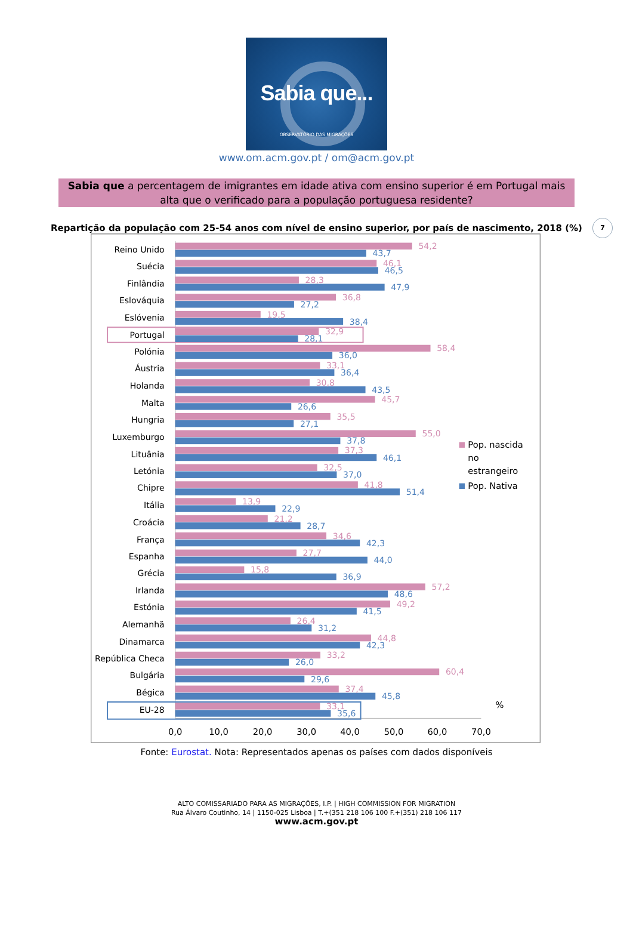Sabia que...
OBSERVATÓRIO DAS MIGRAÇÕES
www.om.acm.gov.pt / om@acm.gov.pt
Sabia que a percentagem de imigrantes em idade ativa com ensino superior é em Portugal mais alta que o verificado para a população portuguesa residente?
7
Repartição da população com 25-54 anos com nível de ensino superior, por país de nascimento, 2018 (%)
Reino Unido
54,2
43,7
Suécia
46,1
46,5
Finlândia
28,3
47,9
Eslováquia
36,8
27,2
Eslóvenia
19,5
38,4
Portugal
32,9
28,1
Polónia
58,4
36,0
Áustria
33,1
36,4
Holanda
30,8
43,5
Malta
45,7
26,6
Hungria
35,5
27,1
Luxemburgo
55,0
37,8
Lituânia
37,3
46,1
Letónia
32,5
37,0
Chipre
41,8
51,4
Itália
13,9
22,9
Croácia
21,2
28,7
França
34,6
42,3
Espanha
27,7
44,0
Grécia
15,8
36,9
Irlanda
57,2
48,6
Estónia
49,2
41,5
Alemanhã
26,4
31,2
Dinamarca
44,8
42,3
República Checa
33,2
26,0
Bulgária
60,4
29,6
Bégica
37,4
45,8
EU-28
33,1
35,6
%
0,0
10,0
20,0
30,0
40,0
50,0
60,0
70,0
Pop. nascida
no
estrangeiro
Pop. Nativa
Fonte: Eurostat. Nota: Representados apenas os países com dados disponíveis
ALTO COMISSARIADO PARA AS MIGRAÇÕES, I.P. | HIGH COMMISSION FOR MIGRATION
Rua Álvaro Coutinho, 14 | 1150-025 Lisboa | T.+(351 218 106 100 F.+(351) 218 106 117
www.acm.gov.pt